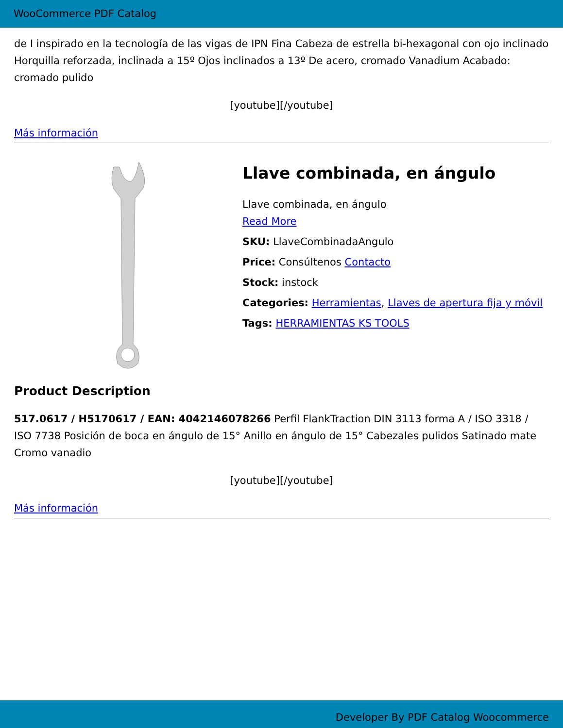WooCommerce PDF Catalog
de I inspirado en la tecnología de las vigas de IPN Fina Cabeza de estrella bi-hexagonal con ojo inclinado Horquilla reforzada, inclinada a 15º Ojos inclinados a 13º De acero, cromado Vanadium Acabado: cromado pulido
[youtube][/youtube]
Más información
Llave combinada, en ángulo
Llave combinada, en ángulo
Read More
SKU: LlaveCombinadaAngulo
Price: Consúltenos Contacto
Stock: instock
Categories: Herramientas, Llaves de apertura fija y móvil
Tags: HERRAMIENTAS KS TOOLS
Product Description
517.0617 / H5170617 / EAN: 4042146078266 Perfil FlankTraction DIN 3113 forma A / ISO 3318 / ISO 7738 Posición de boca en ángulo de 15° Anillo en ángulo de 15° Cabezales pulidos Satinado mate Cromo vanadio
[youtube][/youtube]
Más información
Developer By PDF Catalog Woocommerce